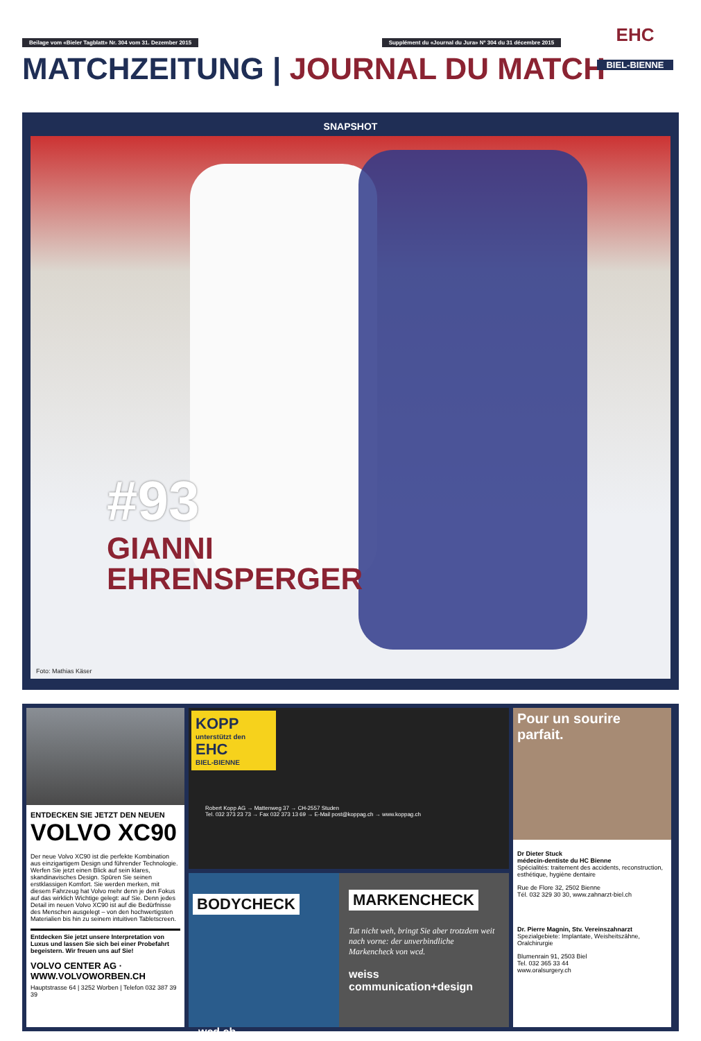Beilage vom «Bieler Tagblatt» Nr. 304 vom 31. Dezember 2015
Supplément du «Journal du Jura» Nº 304 du 31 décembre 2015
MATCHZEITUNG | JOURNAL DU MATCH
EHC
BIEL-BIENNE
SNAPSHOT
#93
GIANNI
EHRENSPERGER
Foto: Mathias Käser
ENTDECKEN SIE JETZT DEN NEUEN
VOLVO XC90
Der neue Volvo XC90 ist die perfekte Kombination aus einzigartigem Design und führender Technologie. Werfen Sie jetzt einen Blick auf sein klares, skandinavisches Design. Spüren Sie seinen erstklassigen Komfort. Sie werden merken, mit diesem Fahrzeug hat Volvo mehr denn je den Fokus auf das wirklich Wichtige gelegt: auf Sie. Denn jedes Detail im neuen Volvo XC90 ist auf die Bedürfnisse des Menschen ausgelegt – von den hochwertigsten Materialien bis hin zu seinem intuitiven Tabletscreen.
Entdecken Sie jetzt unsere Interpretation von Luxus und lassen Sie sich bei einer Probefahrt begeistern. Wir freuen uns auf Sie!
VOLVO CENTER AG · WWW.VOLVOWORBEN.CH
Hauptstrasse 64 | 3252 Worben | Telefon 032 387 39 39
KOPP
unterstützt den
EHC
BIEL-BIENNE
Robert Kopp AG → Mattenweg 37 → CH-2557 Studen
Tel. 032 373 23 73 → Fax 032 373 13 69 → E-Mail post@koppag.ch → www.koppag.ch
BODYCHECK
wcd.ch
MARKENCHECK
Tut nicht weh, bringt Sie aber trotzdem weit nach vorne: der unverbindliche Markencheck von wcd.
weiss communication+design
Pour un sourire parfait.
Dr Dieter Stuck
médecin-dentiste du HC Bienne
Spécialités: traitement des accidents, reconstruction, esthétique, hygiène dentaire
Rue de Flore 32, 2502 Bienne
Tél. 032 329 30 30, www.zahnarzt-biel.ch
Dr. Pierre Magnin, Stv. Vereinszahnarzt
Spezialgebiete: Implantate, Weisheitszähne, Oralchirurgie
Blumenrain 91, 2503 Biel
Tel. 032 365 33 44
www.oralsurgery.ch